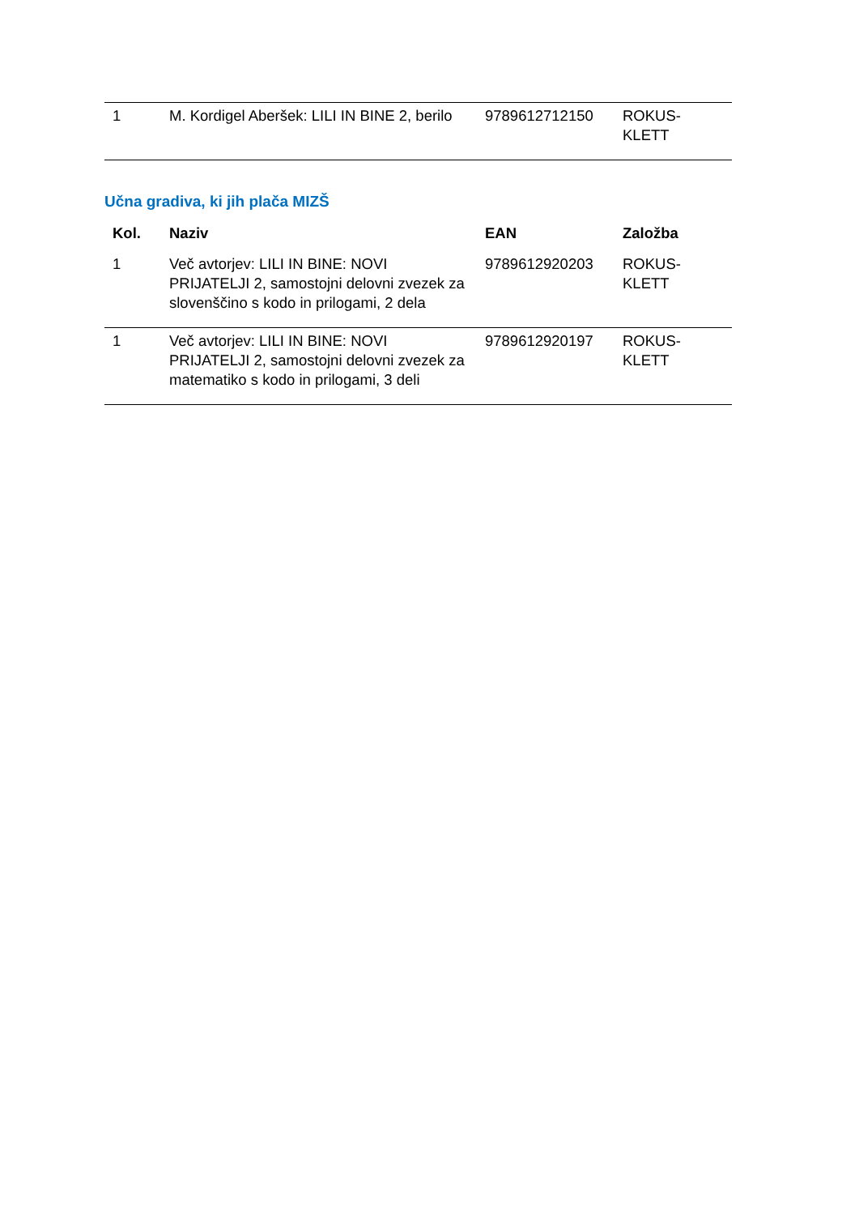| 1 | M. Kordigel Aberšek: LILI IN BINE 2, berilo | 9789612712150 | ROKUS- KLETT |
Učna gradiva, ki jih plača MIZŠ
| Kol. | Naziv | EAN | Založba |
| --- | --- | --- | --- |
| 1 | Več avtorjev: LILI IN BINE: NOVI PRIJATELJI 2, samostojni delovni zvezek za slovenščino s kodo in prilogami, 2 dela | 9789612920203 | ROKUS- KLETT |
| 1 | Več avtorjev: LILI IN BINE: NOVI PRIJATELJI 2, samostojni delovni zvezek za matematiko s kodo in prilogami, 3 deli | 9789612920197 | ROKUS- KLETT |